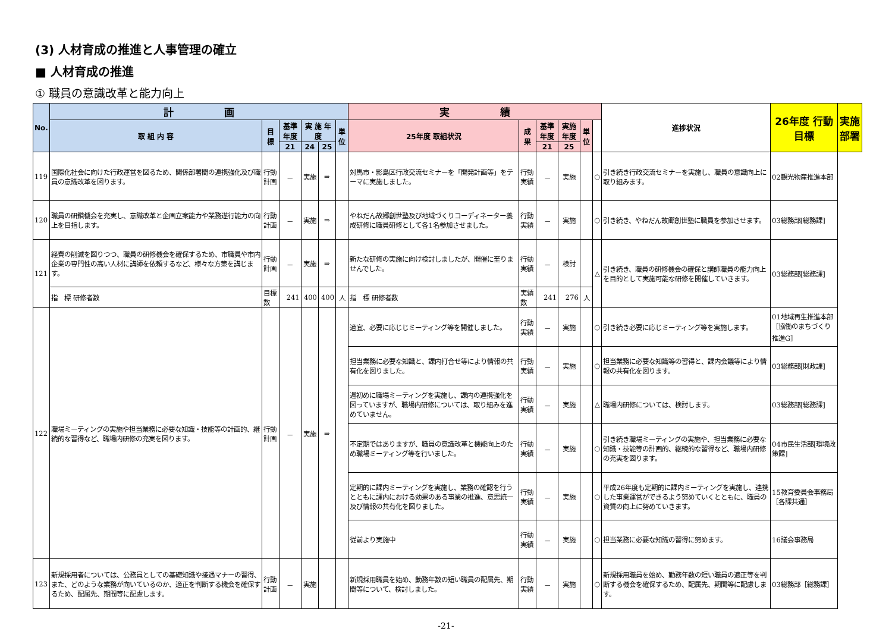(3) 人材育成の推進と人事管理の確立
■ 人材育成の推進
① 職員の意識改革と能力向上
| No. | 計 画 | | | | | | 実 績 | | | | | | 進捗状況 | 26年度 行動目標 | 実施部署 |
| --- | --- | --- | --- | --- | --- | --- | --- | --- | --- | --- | --- | --- | --- | --- | --- |
| | 取 組 内 容 | 目 標 | 基準年度 | 実 施 年 度 | | 単位 | 25年度 取組状況 | 成 果 | 基準年度 | 実施年度 | 単位 | | | | |
| | | | 21 | 24 | 25 | | | | 21 | 25 | | | | | |
| 119 | 国際化社会に向けた行政運営を図るため、関係部署間の連携強化及び職員の意識改革を図ります。 | 行動計画 | － | 実施 | ⇒ | | 対馬市・影島区行政交流セミナーを「開発計画等」をテーマに実施しました。 | 行動実績 | － | 実施 | | ○ | 引き続き行政交流セミナーを実施し、職員の意識向上に取り組みます。 | 02観光物産推進本部 | |
| 120 | 職員の研鑽機会を充実し、意識改革と企画立案能力や業務遂行能力の向上を目指します。 | 行動計画 | － | 実施 | ⇒ | | やねだん故郷創世塾及び地域づくりコーディネーター養成研修に職員研修として各1名参加させました。 | 行動実績 | － | 実施 | | ○ | 引き続き、やねだん故郷創世塾に職員を参加させます。 | 03総務部[総務課] | |
| 121 | 経費の削減を図りつつ、職員の研修機会を確保するため、市職員や市内企業の専門性の高い人材に講師を依頼するなど、様々な方策を講じます。 | 行動計画 | － | 実施 | ⇒ | | 新たな研修の実施に向け検討しましたが、開催に至りませんでした。 | 行動実績 | － | 検討 | | △ | 引き続き、職員の研修機会の確保と講師職員の能力向上を目的として実施可能な研修を開催していきます。 | 03総務部[総務課] | |
| | 指 標 研修者数 | 目標数 | 241 | 400 | 400 | 人 | 指 標 研修者数 | 実績数 | 241 | 276 | 人 | | | | |
| 122 | 職場ミーティングの実施や担当業務に必要な知識・技能等の計画的、継続的な習得など、職場内研修の充実を図ります。 | 行動計画 | － | 実施 | ⇒ | | 適宜、必要に応じじミーティング等を開催しました。 | 行動実績 | － | 実施 | | ○ | 引き続き必要に応じミーティング等を実施します。 | 01地域再生推進本部 ［協働のまちづくり推進G］ | |
| | | | | | | | 担当業務に必要な知識と、課内打合せ等により情報の共有化を図りました。 | 行動実績 | － | 実施 | | ○ | 担当業務に必要な知識等の習得と、課内会議等により情報の共有化を図ります。 | 03総務部[財政課] | |
| | | | | | | | 週初めに職場ミーティングを実施し、課内の連携強化を図っていますが、職場内研修については、取り組みを進めていません。 | 行動実績 | － | 実施 | | △ | 職場内研修については、検討します。 | 03総務部[総務課] | |
| | | | | | | | 不定期ではありますが、職員の意識改革と機能向上のため職場ミーティング等を行いました。 | 行動実績 | － | 実施 | | ○ | 引き続き職場ミーティングの実施や、担当業務に必要な知識・技能等の計画的、継続的な習得など、職場内研修の充実を図ります。 | 04市民生活部[環境政策課] | |
| | | | | | | | 定期的に課内ミーティングを実施し、業務の確認を行うとともに課内における効果のある事業の推進、意思統一及び情報の共有化を図りました。 | 行動実績 | － | 実施 | | ○ | 平成26年度も定期的に課内ミーティングを実施し、連携した事業運営ができるよう努めていくとともに、職員の資質の向上に努めていきます。 | 15教育委員会事務局 ［各課共通］ | |
| | | | | | | | 従前より実施中 | 行動実績 | － | 実施 | | ○ | 担当業務に必要な知識の習得に努めます。 | 16議会事務局 | |
| 123 | 新規採用者については、公務員としての基礎知識や接遇マナーの習得、また、どのような業務が向いているのか、適正を判断する機会を確保するため、配属先、期間等に配慮します。 | 行動計画 | － | 実施 | | | 新規採用職員を始め、勤務年数の短い職員の配属先、期間等について、検討しました。 | 行動実績 | － | 実施 | | ○ | 新規採用職員を始め、勤務年数の短い職員の適正等を判断する機会を確保するため、配属先、期間等に配慮します。 | 03総務部［総務課］ | |
-21-